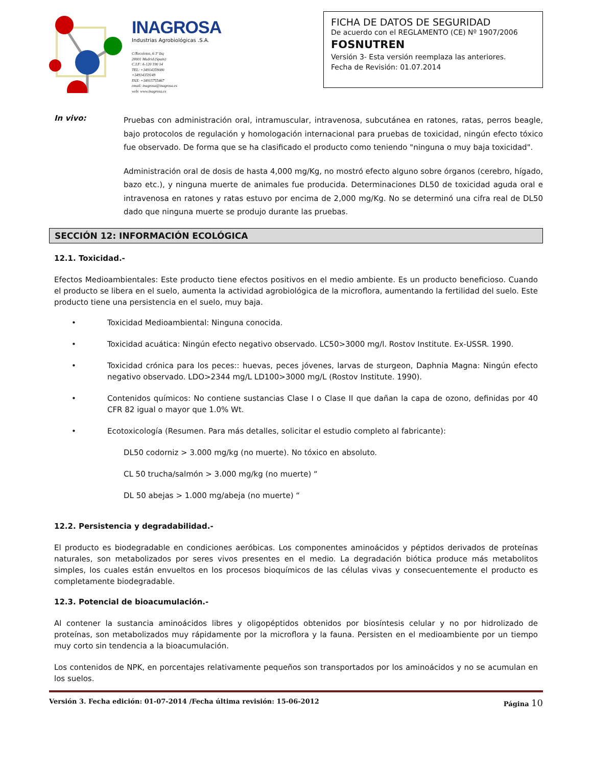INAGROSA
Industrias Agrobiológicas .S.A.
C/Recoletos, 6 3º Izq
28001 Madrid (Spain)
C.I.F: A-120 190 14
TEL: +34914359080
+34914359149
FAX: +34915755467
email: inagrosa@inagrosa.es
web: www.inagrosa.es
FICHA DE DATOS DE SEGURIDAD
De acuerdo con el REGLAMENTO (CE) Nº 1907/2006
FOSNUTREN
Versión 3- Esta versión reemplaza las anteriores.
Fecha de Revisión: 01.07.2014
In vivo:
Pruebas con administración oral, intramuscular, intravenosa, subcutánea en ratones, ratas, perros beagle, bajo protocolos de regulación y homologación internacional para pruebas de toxicidad, ningún efecto tóxico fue observado. De forma que se ha clasificado el producto como teniendo "ninguna o muy baja toxicidad".
Administración oral de dosis de hasta 4,000 mg/Kg, no mostró efecto alguno sobre órganos (cerebro, hígado, bazo etc.), y ninguna muerte de animales fue producida. Determinaciones DL50 de toxicidad aguda oral e intravenosa en ratones y ratas estuvo por encima de 2,000 mg/Kg. No se determinó una cifra real de DL50 dado que ninguna muerte se produjo durante las pruebas.
SECCIÓN 12: INFORMACIÓN ECOLÓGICA
12.1. Toxicidad.-
Efectos Medioambientales: Este producto tiene efectos positivos en el medio ambiente. Es un producto beneficioso. Cuando el producto se libera en el suelo, aumenta la actividad agrobiológica de la microflora, aumentando la fertilidad del suelo. Este producto tiene una persistencia en el suelo, muy baja.
•
Toxicidad Medioambiental: Ninguna conocida.
•
Toxicidad acuática: Ningún efecto negativo observado. LC50>3000 mg/l. Rostov Institute. Ex-USSR. 1990.
•
Toxicidad crónica para los peces:: huevas, peces jóvenes, larvas de sturgeon, Daphnia Magna: Ningún efecto negativo observado. LDO>2344 mg/L LD100>3000 mg/L (Rostov Institute. 1990).
•
Contenidos químicos: No contiene sustancias Clase I o Clase II que dañan la capa de ozono, definidas por 40 CFR 82 igual o mayor que 1.0% Wt.
•
Ecotoxicología (Resumen. Para más detalles, solicitar el estudio completo al fabricante):
DL50 codorniz > 3.000 mg/kg (no muerte). No tóxico en absoluto.
CL 50 trucha/salmón > 3.000 mg/kg (no muerte) “
DL 50 abejas > 1.000 mg/abeja (no muerte) “
12.2. Persistencia y degradabilidad.-
El producto es biodegradable en condiciones aeróbicas. Los componentes aminoácidos y péptidos derivados de proteínas naturales, son metabolizados por seres vivos presentes en el medio. La degradación biótica produce más metabolitos simples, los cuales están envueltos en los procesos bioquímicos de las células vivas y consecuentemente el producto es completamente biodegradable.
12.3. Potencial de bioacumulación.-
Al contener la sustancia aminoácidos libres y oligopéptidos obtenidos por biosíntesis celular y no por hidrolizado de proteínas, son metabolizados muy rápidamente por la microflora y la fauna. Persisten en el medioambiente por un tiempo muy corto sin tendencia a la bioacumulación.
Los contenidos de NPK, en porcentajes relativamente pequeños son transportados por los aminoácidos y no se acumulan en los suelos.
Versión 3. Fecha edición: 01-07-2014 /Fecha última revisión: 15-06-2012 Página 10